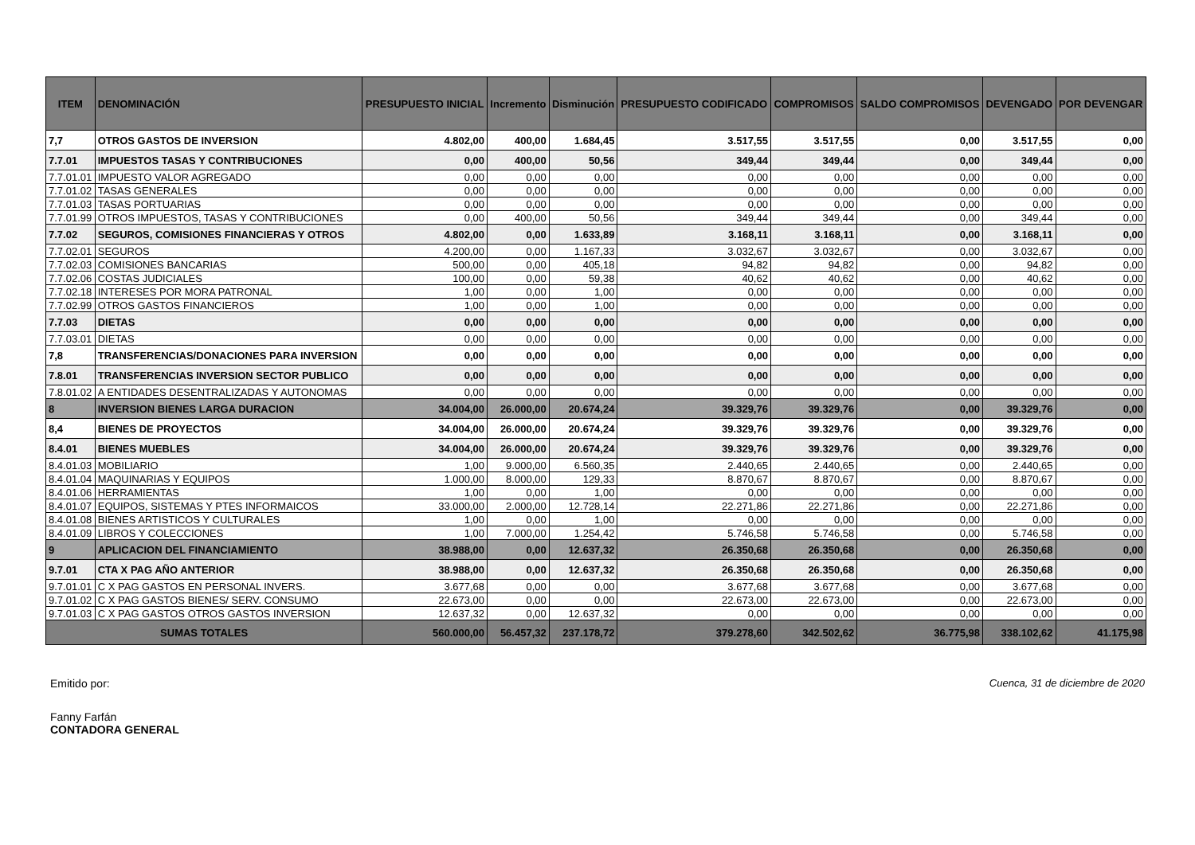| ITEM | DENOMINACIÓN | PRESUPUESTO INICIAL | Incremento | Disminución | PRESUPUESTO CODIFICADO | COMPROMISOS | SALDO COMPROMISOS | DEVENGADO | POR DEVENGAR |
| --- | --- | --- | --- | --- | --- | --- | --- | --- | --- |
| 7,7 | OTROS GASTOS DE INVERSION | 4.802,00 | 400,00 | 1.684,45 | 3.517,55 | 3.517,55 | 0,00 | 3.517,55 | 0,00 |
| 7.7.01 | IMPUESTOS TASAS Y CONTRIBUCIONES | 0,00 | 400,00 | 50,56 | 349,44 | 349,44 | 0,00 | 349,44 | 0,00 |
| 7.7.01.01 | IMPUESTO VALOR AGREGADO | 0,00 | 0,00 | 0,00 | 0,00 | 0,00 | 0,00 | 0,00 | 0,00 |
| 7.7.01.02 | TASAS GENERALES | 0,00 | 0,00 | 0,00 | 0,00 | 0,00 | 0,00 | 0,00 | 0,00 |
| 7.7.01.03 | TASAS PORTUARIAS | 0,00 | 0,00 | 0,00 | 0,00 | 0,00 | 0,00 | 0,00 | 0,00 |
| 7.7.01.99 | OTROS IMPUESTOS, TASAS Y CONTRIBUCIONES | 0,00 | 400,00 | 50,56 | 349,44 | 349,44 | 0,00 | 349,44 | 0,00 |
| 7.7.02 | SEGUROS, COMISIONES FINANCIERAS Y OTROS | 4.802,00 | 0,00 | 1.633,89 | 3.168,11 | 3.168,11 | 0,00 | 3.168,11 | 0,00 |
| 7.7.02.01 | SEGUROS | 4.200,00 | 0,00 | 1.167,33 | 3.032,67 | 3.032,67 | 0,00 | 3.032,67 | 0,00 |
| 7.7.02.03 | COMISIONES BANCARIAS | 500,00 | 0,00 | 405,18 | 94,82 | 94,82 | 0,00 | 94,82 | 0,00 |
| 7.7.02.06 | COSTAS JUDICIALES | 100,00 | 0,00 | 59,38 | 40,62 | 40,62 | 0,00 | 40,62 | 0,00 |
| 7.7.02.18 | INTERESES POR MORA PATRONAL | 1,00 | 0,00 | 1,00 | 0,00 | 0,00 | 0,00 | 0,00 | 0,00 |
| 7.7.02.99 | OTROS GASTOS FINANCIEROS | 1,00 | 0,00 | 1,00 | 0,00 | 0,00 | 0,00 | 0,00 | 0,00 |
| 7.7.03 | DIETAS | 0,00 | 0,00 | 0,00 | 0,00 | 0,00 | 0,00 | 0,00 | 0,00 |
| 7.7.03.01 | DIETAS | 0,00 | 0,00 | 0,00 | 0,00 | 0,00 | 0,00 | 0,00 | 0,00 |
| 7,8 | TRANSFERENCIAS/DONACIONES PARA INVERSION | 0,00 | 0,00 | 0,00 | 0,00 | 0,00 | 0,00 | 0,00 | 0,00 |
| 7.8.01 | TRANSFERENCIAS INVERSION SECTOR PUBLICO | 0,00 | 0,00 | 0,00 | 0,00 | 0,00 | 0,00 | 0,00 | 0,00 |
| 7.8.01.02 | A ENTIDADES DESENTRALIZADAS Y AUTONOMAS | 0,00 | 0,00 | 0,00 | 0,00 | 0,00 | 0,00 | 0,00 | 0,00 |
| 8 | INVERSION BIENES LARGA DURACION | 34.004,00 | 26.000,00 | 20.674,24 | 39.329,76 | 39.329,76 | 0,00 | 39.329,76 | 0,00 |
| 8,4 | BIENES DE PROYECTOS | 34.004,00 | 26.000,00 | 20.674,24 | 39.329,76 | 39.329,76 | 0,00 | 39.329,76 | 0,00 |
| 8.4.01 | BIENES MUEBLES | 34.004,00 | 26.000,00 | 20.674,24 | 39.329,76 | 39.329,76 | 0,00 | 39.329,76 | 0,00 |
| 8.4.01.03 | MOBILIARIO | 1,00 | 9.000,00 | 6.560,35 | 2.440,65 | 2.440,65 | 0,00 | 2.440,65 | 0,00 |
| 8.4.01.04 | MAQUINARIAS Y EQUIPOS | 1.000,00 | 8.000,00 | 129,33 | 8.870,67 | 8.870,67 | 0,00 | 8.870,67 | 0,00 |
| 8.4.01.06 | HERRAMIENTAS | 1,00 | 0,00 | 1,00 | 0,00 | 0,00 | 0,00 | 0,00 | 0,00 |
| 8.4.01.07 | EQUIPOS, SISTEMAS Y PTES INFORMAICOS | 33.000,00 | 2.000,00 | 12.728,14 | 22.271,86 | 22.271,86 | 0,00 | 22.271,86 | 0,00 |
| 8.4.01.08 | BIENES ARTISTICOS Y CULTURALES | 1,00 | 0,00 | 1,00 | 0,00 | 0,00 | 0,00 | 0,00 | 0,00 |
| 8.4.01.09 | LIBROS Y COLECCIONES | 1,00 | 7.000,00 | 1.254,42 | 5.746,58 | 5.746,58 | 0,00 | 5.746,58 | 0,00 |
| 9 | APLICACION DEL FINANCIAMIENTO | 38.988,00 | 0,00 | 12.637,32 | 26.350,68 | 26.350,68 | 0,00 | 26.350,68 | 0,00 |
| 9.7.01 | CTA X PAG AÑO ANTERIOR | 38.988,00 | 0,00 | 12.637,32 | 26.350,68 | 26.350,68 | 0,00 | 26.350,68 | 0,00 |
| 9.7.01.01 | C X PAG GASTOS EN PERSONAL INVERS. | 3.677,68 | 0,00 | 0,00 | 3.677,68 | 3.677,68 | 0,00 | 3.677,68 | 0,00 |
| 9.7.01.02 | C X PAG GASTOS BIENES/ SERV. CONSUMO | 22.673,00 | 0,00 | 0,00 | 22.673,00 | 22.673,00 | 0,00 | 22.673,00 | 0,00 |
| 9.7.01.03 | C X PAG GASTOS OTROS GASTOS INVERSION | 12.637,32 | 0,00 | 12.637,32 | 0,00 | 0,00 | 0,00 | 0,00 | 0,00 |
| SUMAS TOTALES | | 560.000,00 | 56.457,32 | 237.178,72 | 379.278,60 | 342.502,62 | 36.775,98 | 338.102,62 | 41.175,98 |
Emitido por: Cuenca, 31 de diciembre de 2020
Fanny Farfán
CONTADORA GENERAL